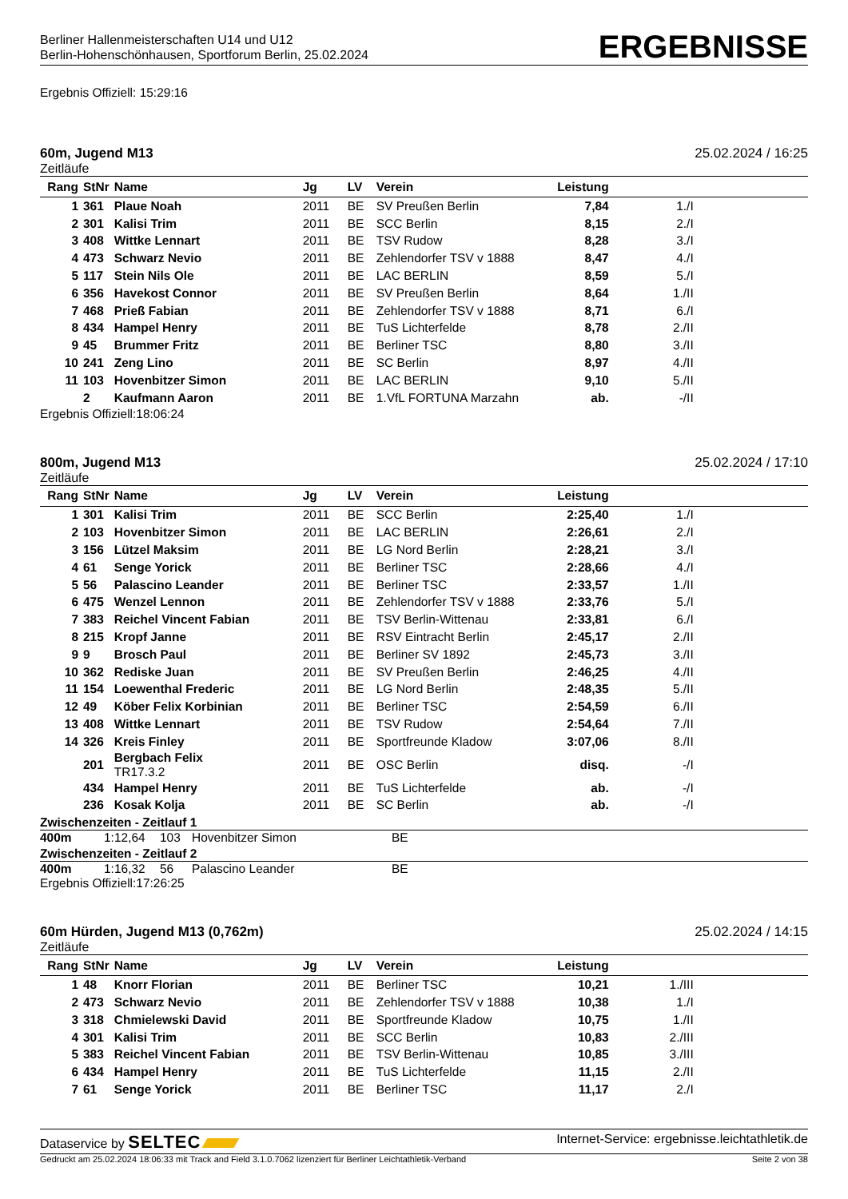Berliner Hallenmeisterschaften U14 und U12
Berlin-Hohenschönhausen, Sportforum Berlin, 25.02.2024
ERGEBNISSE
Ergebnis Offiziell: 15:29:16
60m, Jugend M13 25.02.2024 / 16:25
Zeitläufe
| Rang | StNr | Name | Jg | LV | Verein | Leistung | | |
| --- | --- | --- | --- | --- | --- | --- | --- | --- |
| 1 | 361 | Plaue Noah | 2011 | BE | SV Preußen Berlin | 7,84 | 1./I | |
| 2 | 301 | Kalisi Trim | 2011 | BE | SCC Berlin | 8,15 | 2./I | |
| 3 | 408 | Wittke Lennart | 2011 | BE | TSV Rudow | 8,28 | 3./I | |
| 4 | 473 | Schwarz Nevio | 2011 | BE | Zehlendorfer TSV v 1888 | 8,47 | 4./I | |
| 5 | 117 | Stein Nils Ole | 2011 | BE | LAC BERLIN | 8,59 | 5./I | |
| 6 | 356 | Havekost Connor | 2011 | BE | SV Preußen Berlin | 8,64 | 1./II | |
| 7 | 468 | Prieß Fabian | 2011 | BE | Zehlendorfer TSV v 1888 | 8,71 | 6./I | |
| 8 | 434 | Hampel Henry | 2011 | BE | TuS Lichterfelde | 8,78 | 2./II | |
| 9 | 45 | Brummer Fritz | 2011 | BE | Berliner TSC | 8,80 | 3./II | |
| 10 | 241 | Zeng Lino | 2011 | BE | SC Berlin | 8,97 | 4./II | |
| 11 | 103 | Hovenbitzer Simon | 2011 | BE | LAC BERLIN | 9,10 | 5./II | |
| | 2 | Kaufmann Aaron | 2011 | BE | 1.VfL FORTUNA Marzahn | ab. | -/II | |
Ergebnis Offiziell:18:06:24
800m, Jugend M13 25.02.2024 / 17:10
Zeitläufe
| Rang | StNr | Name | Jg | LV | Verein | Leistung | | |
| --- | --- | --- | --- | --- | --- | --- | --- | --- |
| 1 | 301 | Kalisi Trim | 2011 | BE | SCC Berlin | 2:25,40 | 1./I | |
| 2 | 103 | Hovenbitzer Simon | 2011 | BE | LAC BERLIN | 2:26,61 | 2./I | |
| 3 | 156 | Lützel Maksim | 2011 | BE | LG Nord Berlin | 2:28,21 | 3./I | |
| 4 | 61 | Senge Yorick | 2011 | BE | Berliner TSC | 2:28,66 | 4./I | |
| 5 | 56 | Palascino Leander | 2011 | BE | Berliner TSC | 2:33,57 | 1./II | |
| 6 | 475 | Wenzel Lennon | 2011 | BE | Zehlendorfer TSV v 1888 | 2:33,76 | 5./I | |
| 7 | 383 | Reichel Vincent Fabian | 2011 | BE | TSV Berlin-Wittenau | 2:33,81 | 6./I | |
| 8 | 215 | Kropf Janne | 2011 | BE | RSV Eintracht Berlin | 2:45,17 | 2./II | |
| 9 | 9 | Brosch Paul | 2011 | BE | Berliner SV 1892 | 2:45,73 | 3./II | |
| 10 | 362 | Rediske Juan | 2011 | BE | SV Preußen Berlin | 2:46,25 | 4./II | |
| 11 | 154 | Loewenthal Frederic | 2011 | BE | LG Nord Berlin | 2:48,35 | 5./II | |
| 12 | 49 | Köber Felix Korbinian | 2011 | BE | Berliner TSC | 2:54,59 | 6./II | |
| 13 | 408 | Wittke Lennart | 2011 | BE | TSV Rudow | 2:54,64 | 7./II | |
| 14 | 326 | Kreis Finley | 2011 | BE | Sportfreunde Kladow | 3:07,06 | 8./II | |
| | 201 | Bergbach Felix TR17.3.2 | 2011 | BE | OSC Berlin | disq. | -/I | |
| | 434 | Hampel Henry | 2011 | BE | TuS Lichterfelde | ab. | -/I | |
| | 236 | Kosak Kolja | 2011 | BE | SC Berlin | ab. | -/I | |
Zwischenzeiten - Zeitlauf 1
400m 1:12,64 103 Hovenbitzer Simon BE
Zwischenzeiten - Zeitlauf 2
400m 1:16,32 56 Palascino Leander BE
Ergebnis Offiziell:17:26:25
60m Hürden, Jugend M13 (0,762m) 25.02.2024 / 14:15
Zeitläufe
| Rang | StNr | Name | Jg | LV | Verein | Leistung | | |
| --- | --- | --- | --- | --- | --- | --- | --- | --- |
| 1 | 48 | Knorr Florian | 2011 | BE | Berliner TSC | 10,21 | 1./III | |
| 2 | 473 | Schwarz Nevio | 2011 | BE | Zehlendorfer TSV v 1888 | 10,38 | 1./I | |
| 3 | 318 | Chmielewski David | 2011 | BE | Sportfreunde Kladow | 10,75 | 1./II | |
| 4 | 301 | Kalisi Trim | 2011 | BE | SCC Berlin | 10,83 | 2./III | |
| 5 | 383 | Reichel Vincent Fabian | 2011 | BE | TSV Berlin-Wittenau | 10,85 | 3./III | |
| 6 | 434 | Hampel Henry | 2011 | BE | TuS Lichterfelde | 11,15 | 2./II | |
| 7 | 61 | Senge Yorick | 2011 | BE | Berliner TSC | 11,17 | 2./I | |
Dataservice by SELTEC Internet-Service: ergebnisse.leichtathletik.de
Gedruckt am 25.02.2024 18:06:33 mit Track and Field 3.1.0.7062 lizenziert für Berliner Leichtathletik-Verband Seite 2 von 38